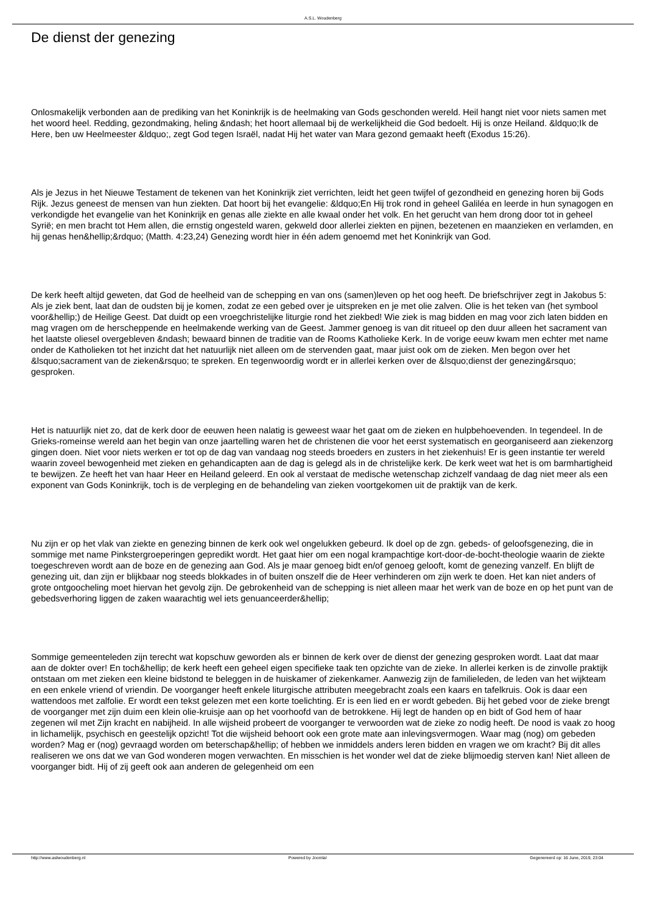A.S.L. Woudenberg
De dienst der genezing
Onlosmakelijk verbonden aan de prediking van het Koninkrijk is de heelmaking van Gods geschonden wereld. Heil hangt niet voor niets samen met het woord heel. Redding, gezondmaking, heling &ndash; het hoort allemaal bij de werkelijkheid die God bedoelt. Hij is onze Heiland. &ldquo;Ik de Here, ben uw Heelmeester &ldquo;, zegt God tegen Israël, nadat Hij het water van Mara gezond gemaakt heeft (Exodus 15:26).
Als je Jezus in het Nieuwe Testament de tekenen van het Koninkrijk ziet verrichten, leidt het geen twijfel of gezondheid en genezing horen bij Gods Rijk. Jezus geneest de mensen van hun ziekten. Dat hoort bij het evangelie: &ldquo;En Hij trok rond in geheel Galiléa en leerde in hun synagogen en verkondigde het evangelie van het Koninkrijk en genas alle ziekte en alle kwaal onder het volk. En het gerucht van hem drong door tot in geheel Syrië; en men bracht tot Hem allen, die ernstig ongesteld waren, gekweld door allerlei ziekten en pijnen, bezetenen en maanzieken en verlamden, en hij genas hen&hellip;&rdquo; (Matth. 4:23,24) Genezing wordt hier in één adem genoemd met het Koninkrijk van God.
De kerk heeft altijd geweten, dat God de heelheid van de schepping en van ons (samen)leven op het oog heeft. De briefschrijver zegt in Jakobus 5: Als je ziek bent, laat dan de oudsten bij je komen, zodat ze een gebed over je uitspreken en je met olie zalven. Olie is het teken van (het symbool voor&hellip;) de Heilige Geest. Dat duidt op een vroegchristelijke liturgie rond het ziekbed! Wie ziek is mag bidden en mag voor zich laten bidden en mag vragen om de herscheppende en heelmakende werking van de Geest. Jammer genoeg is van dit ritueel op den duur alleen het sacrament van het laatste oliesel overgebleven &ndash; bewaard binnen de traditie van de Rooms Katholieke Kerk. In de vorige eeuw kwam men echter met name onder de Katholieken tot het inzicht dat het natuurlijk niet alleen om de stervenden gaat, maar juist ook om de zieken. Men begon over het &lsquo;sacrament van de zieken&rsquo; te spreken. En tegenwoordig wordt er in allerlei kerken over de &lsquo;dienst der genezing&rsquo; gesproken.
Het is natuurlijk niet zo, dat de kerk door de eeuwen heen nalatig is geweest waar het gaat om de zieken en hulpbehoevenden. In tegendeel. In de Grieks-romeinse wereld aan het begin van onze jaartelling waren het de christenen die voor het eerst systematisch en georganiseerd aan ziekenzorg gingen doen. Niet voor niets werken er tot op de dag van vandaag nog steeds broeders en zusters in het ziekenhuis! Er is geen instantie ter wereld waarin zoveel bewogenheid met zieken en gehandicapten aan de dag is gelegd als in de christelijke kerk. De kerk weet wat het is om barmhartigheid te bewijzen. Ze heeft het van haar Heer en Heiland geleerd. En ook al verstaat de medische wetenschap zichzelf vandaag de dag niet meer als een exponent van Gods Koninkrijk, toch is de verpleging en de behandeling van zieken voortgekomen uit de praktijk van de kerk.
Nu zijn er op het vlak van ziekte en genezing binnen de kerk ook wel ongelukken gebeurd. Ik doel op de zgn. gebeds- of geloofsgenezing, die in sommige met name Pinkstergroeperingen gepredikt wordt. Het gaat hier om een nogal krampachtige kort-door-de-bocht-theologie waarin de ziekte toegeschreven wordt aan de boze en de genezing aan God. Als je maar genoeg bidt en/of genoeg gelooft, komt de genezing vanzelf. En blijft de genezing uit, dan zijn er blijkbaar nog steeds blokkades in of buiten onszelf die de Heer verhinderen om zijn werk te doen. Het kan niet anders of grote ontgoocheling moet hiervan het gevolg zijn. De gebrokenheid van de schepping is niet alleen maar het werk van de boze en op het punt van de gebedsverhoring liggen de zaken waarachtig wel iets genuanceerder&hellip;
Sommige gemeenteleden zijn terecht wat kopschuw geworden als er binnen de kerk over de dienst der genezing gesproken wordt. Laat dat maar aan de dokter over! En toch&hellip; de kerk heeft een geheel eigen specifieke taak ten opzichte van de zieke. In allerlei kerken is de zinvolle praktijk ontstaan om met zieken een kleine bidstond te beleggen in de huiskamer of ziekenkamer. Aanwezig zijn de familieleden, de leden van het wijkteam en een enkele vriend of vriendin. De voorganger heeft enkele liturgische attributen meegebracht zoals een kaars en tafelkruis. Ook is daar een wattendoos met zalfolie. Er wordt een tekst gelezen met een korte toelichting. Er is een lied en er wordt gebeden. Bij het gebed voor de zieke brengt de voorganger met zijn duim een klein olie-kruisje aan op het voorhoofd van de betrokkene. Hij legt de handen op en bidt of God hem of haar zegenen wil met Zijn kracht en nabijheid. In alle wijsheid probeert de voorganger te verwoorden wat de zieke zo nodig heeft. De nood is vaak zo hoog in lichamelijk, psychisch en geestelijk opzicht! Tot die wijsheid behoort ook een grote mate aan inlevingsvermogen. Waar mag (nog) om gebeden worden? Mag er (nog) gevraagd worden om beterschap&hellip; of hebben we inmiddels anders leren bidden en vragen we om kracht? Bij dit alles realiseren we ons dat we van God wonderen mogen verwachten. En misschien is het wonder wel dat de zieke blijmoedig sterven kan! Niet alleen de voorganger bidt. Hij of zij geeft ook aan anderen de gelegenheid om een
http://www.aslwoudenberg.nl Powered by Joomla! Gegenereerd op: 16 June, 2019, 23:04